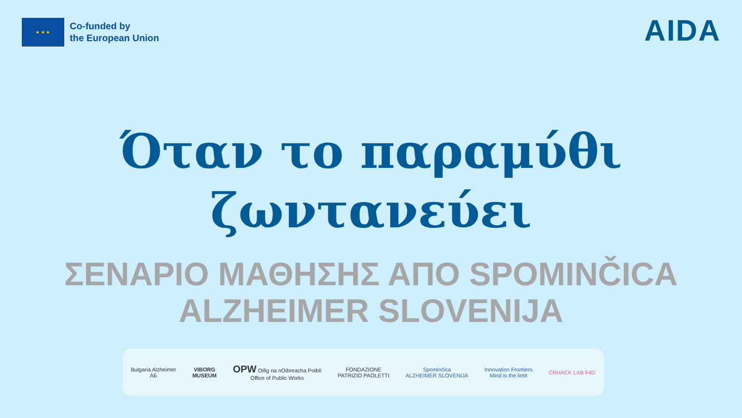★ ★ ★
Co-funded by
the European Union
AIDA
Όταν το παραμύθι
ζωντανεύει
ΣΕΝΑΡΙΟ ΜΑΘΗΣΗΣ ΑΠΟ SPOMINČICA
ALZHEIMER SLOVENIJA
Bulgaria Alzheimer
АБ VIBORG
MUSEUM OPW Oifig na nOibreacha Poiblí
Office of Public Works FONDAZIONE
PATRIZIO PAOLETTI Spominčica
ALZHEIMER SLOVENIJA Innovation Frontiers
Mind is the limit CRHACK LAB F4D